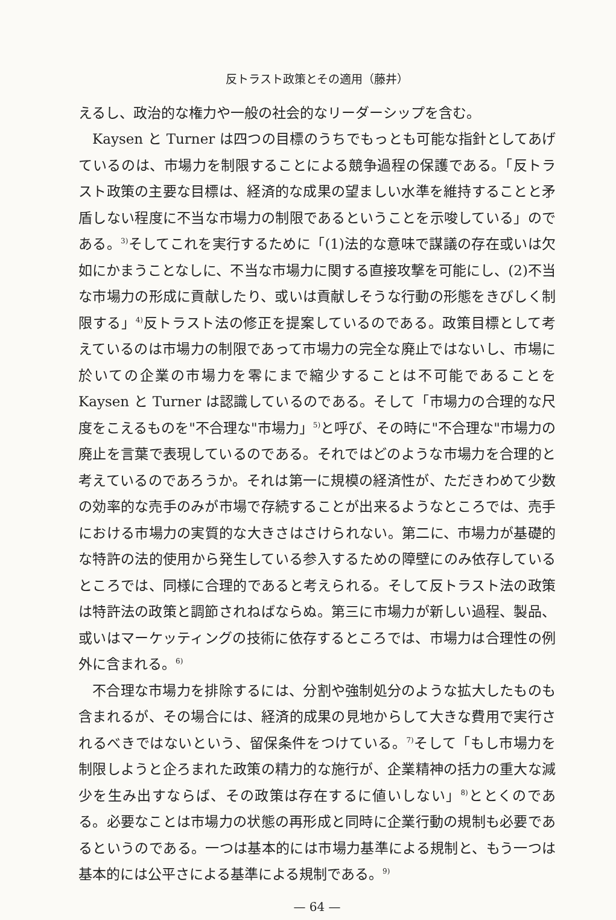反トラスト政策とその適用（藤井）
えるし、政治的な権力や一般の社会的なリーダーシップを含む。
Kaysen と Turner は四つの目標のうちでもっとも可能な指針としてあげているのは、市場力を制限することによる競争過程の保護である。「反トラスト政策の主要な目標は、経済的な成果の望ましい水準を維持することと矛盾しない程度に不当な市場力の制限であるということを示唆している」のである。<sup>3)</sup>そしてこれを実行するために「(1)法的な意味で謀議の存在或いは欠如にかまうことなしに、不当な市場力に関する直接攻撃を可能にし、(2)不当な市場力の形成に貢献したり、或いは貢献しそうな行動の形態をきびしく制限する」<sup>4)</sup>反トラスト法の修正を提案しているのである。政策目標として考えているのは市場力の制限であって市場力の完全な廃止ではないし、市場に於いての企業の市場力を零にまで縮少することは不可能であることを Kaysen と Turner は認識しているのである。そして「市場力の合理的な尺度をこえるものを"不合理な"市場力」<sup>5)</sup>と呼び、その時に"不合理な"市場力の廃止を言葉で表現しているのである。それではどのような市場力を合理的と考えているのであろうか。それは第一に規模の経済性が、ただきわめて少数の効率的な売手のみが市場で存続することが出来るようなところでは、売手における市場力の実質的な大きさはさけられない。第二に、市場力が基礎的な特許の法的使用から発生している参入するための障壁にのみ依存しているところでは、同様に合理的であると考えられる。そして反トラスト法の政策は特許法の政策と調節されねばならぬ。第三に市場力が新しい過程、製品、或いはマーケッティングの技術に依存するところでは、市場力は合理性の例外に含まれる。<sup>6)</sup>
不合理な市場力を排除するには、分割や強制処分のような拡大したものも含まれるが、その場合には、経済的成果の見地からして大きな費用で実行されるべきではないという、留保条件をつけている。<sup>7)</sup>そして「もし市場力を制限しようと企ろまれた政策の精力的な施行が、企業精神の括力の重大な減少を生み出すならば、その政策は存在するに値いしない」<sup>8)</sup>ととくのである。必要なことは市場力の状態の再形成と同時に企業行動の規制も必要であるというのである。一つは基本的には市場力基準による規制と、もう一つは基本的には公平さによる基準による規制である。<sup>9)</sup>
— 64 —